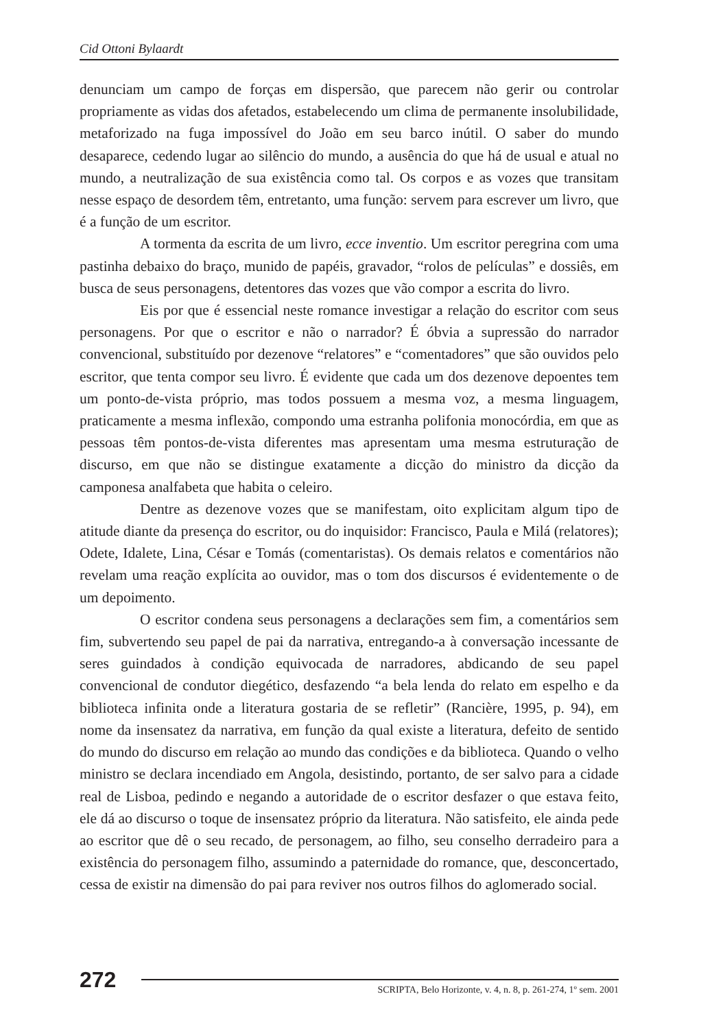Cid Ottoni Bylaardt
denunciam um campo de forças em dispersão, que parecem não gerir ou controlar propriamente as vidas dos afetados, estabelecendo um clima de permanente insolubilidade, metaforizado na fuga impossível do João em seu barco inútil. O saber do mundo desaparece, cedendo lugar ao silêncio do mundo, a ausência do que há de usual e atual no mundo, a neutralização de sua existência como tal. Os corpos e as vozes que transitam nesse espaço de desordem têm, entretanto, uma função: servem para escrever um livro, que é a função de um escritor.
A tormenta da escrita de um livro, ecce inventio. Um escritor peregrina com uma pastinha debaixo do braço, munido de papéis, gravador, “rolos de películas” e dossiês, em busca de seus personagens, detentores das vozes que vão compor a escrita do livro.
Eis por que é essencial neste romance investigar a relação do escritor com seus personagens. Por que o escritor e não o narrador? É óbvia a supressão do narrador convencional, substituído por dezenove “relatores” e “comentadores” que são ouvidos pelo escritor, que tenta compor seu livro. É evidente que cada um dos dezenove depoentes tem um ponto-de-vista próprio, mas todos possuem a mesma voz, a mesma linguagem, praticamente a mesma inflexão, compondo uma estranha polifonia monocórdia, em que as pessoas têm pontos-de-vista diferentes mas apresentam uma mesma estruturação de discurso, em que não se distingue exatamente a dicção do ministro da dicção da camponesa analfabeta que habita o celeiro.
Dentre as dezenove vozes que se manifestam, oito explicitam algum tipo de atitude diante da presença do escritor, ou do inquisidor: Francisco, Paula e Milá (relatores); Odete, Idalete, Lina, César e Tomás (comentaristas). Os demais relatos e comentários não revelam uma reação explícita ao ouvidor, mas o tom dos discursos é evidentemente o de um depoimento.
O escritor condena seus personagens a declarações sem fim, a comentários sem fim, subvertendo seu papel de pai da narrativa, entregando-a à conversação incessante de seres guindados à condição equivocada de narradores, abdicando de seu papel convencional de condutor diegético, desfazendo “a bela lenda do relato em espelho e da biblioteca infinita onde a literatura gostaria de se refletir” (Rancière, 1995, p. 94), em nome da insensatez da narrativa, em função da qual existe a literatura, defeito de sentido do mundo do discurso em relação ao mundo das condições e da biblioteca. Quando o velho ministro se declara incendiado em Angola, desistindo, portanto, de ser salvo para a cidade real de Lisboa, pedindo e negando a autoridade de o escritor desfazer o que estava feito, ele dá ao discurso o toque de insensatez próprio da literatura. Não satisfeito, ele ainda pede ao escritor que dê o seu recado, de personagem, ao filho, seu conselho derradeiro para a existência do personagem filho, assumindo a paternidade do romance, que, desconcertado, cessa de existir na dimensão do pai para reviver nos outros filhos do aglomerado social.
272
SCRIPTA, Belo Horizonte, v. 4, n. 8, p. 261-274, 1º sem. 2001